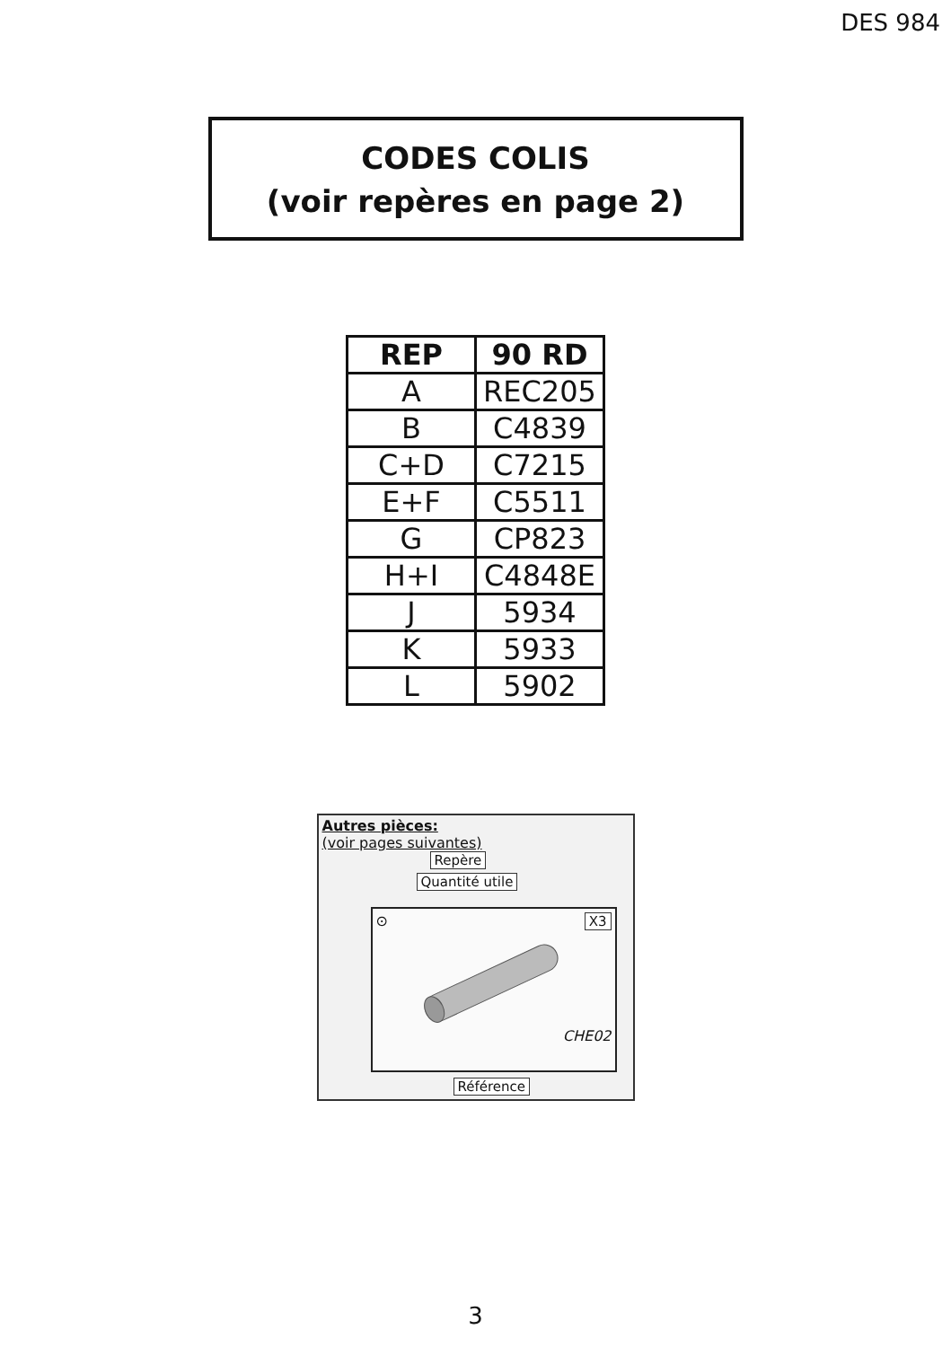DES 984
CODES COLIS
(voir repères en page 2)
| REP | 90 RD |
| --- | --- |
| A | REC205 |
| B | C4839 |
| C+D | C7215 |
| E+F | C5511 |
| G | CP823 |
| H+I | C4848E |
| J | 5934 |
| K | 5933 |
| L | 5902 |
Autres pièces:
(voir pages suivantes)
Repère
Quantité utile
⊙ X3
CHE02
Référence
3